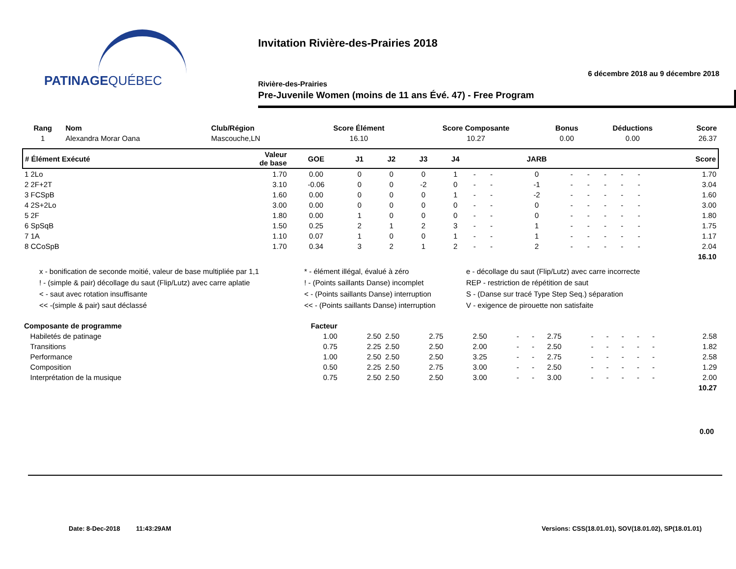PATINAGEQUÉBEC
Invitation Rivière-des-Prairies 2018
6 décembre 2018 au 9 décembre 2018
Rivière-des-Prairies
Pre-Juvenile Women (moins de 11 ans Évé. 47) - Free Program
| Rang | Nom | Club/Région | Score Élément | Score Composante | Bonus | Déductions | Score |
| --- | --- | --- | --- | --- | --- | --- | --- |
| 1 | Alexandra Morar Oana | Mascouche,LN | 16.10 | 10.27 | 0.00 | 0.00 | 26.37 |
| # Élément Exécuté | Valeur de base | GOE | J1 | J2 | J3 | J4 | | | JARB | | | | | | Score |
| --- | --- | --- | --- | --- | --- | --- | --- | --- | --- | --- | --- | --- | --- | --- | --- |
| 1 2Lo | 1.70 | 0.00 | 0 | 0 | 0 | 1 | - | - | 0 | - | - | - | - | - | 1.70 |
| 2 2F+2T | 3.10 | -0.06 | 0 | 0 | -2 | 0 | - | - | -1 | - | - | - | - | - | 3.04 |
| 3 FCSpB | 1.60 | 0.00 | 0 | 0 | 0 | 1 | - | - | -2 | - | - | - | - | - | 1.60 |
| 4 2S+2Lo | 3.00 | 0.00 | 0 | 0 | 0 | 0 | - | - | 0 | - | - | - | - | - | 3.00 |
| 5 2F | 1.80 | 0.00 | 1 | 0 | 0 | 0 | - | - | 0 | - | - | - | - | - | 1.80 |
| 6 SpSqB | 1.50 | 0.25 | 2 | 1 | 2 | 3 | - | - | 1 | - | - | - | - | - | 1.75 |
| 7 1A | 1.10 | 0.07 | 1 | 0 | 0 | 1 | - | - | 1 | - | - | - | - | - | 1.17 |
| 8 CCoSpB | 1.70 | 0.34 | 3 | 2 | 1 | 2 | - | - | 2 | - | - | - | - | - | 2.04 |
| 16.10 | | | | | | | | | | | | | | | |
x - bonification de seconde moitié, valeur de base multipliée par 1,1
* - élément illégal, évalué à zéro
e - décollage du saut (Flip/Lutz) avec carre incorrecte
! - (simple & pair) décollage du saut (Flip/Lutz) avec carre aplatie
! - (Points saillants Danse) incomplet
REP - restriction de répétition de saut
< - saut avec rotation insuffisante
< - (Points saillants Danse) interruption
S - (Danse sur tracé Type Step Seq.) séparation
<< -(simple & pair) saut déclassé
<< - (Points saillants Danse) interruption
V - exigence de pirouette non satisfaite
| Composante de programme | Facteur | | | | | | | | | | | | | | |
| --- | --- | --- | --- | --- | --- | --- | --- | --- | --- | --- | --- | --- | --- | --- | --- |
| Habiletés de patinage | 1.00 | 2.50 | 2.50 | 2.75 | 2.50 | - | - | 2.75 | - | - | - | - | - | | 2.58 |
| Transitions | 0.75 | 2.25 | 2.50 | 2.50 | 2.00 | - | - | 2.50 | - | - | - | - | - | | 1.82 |
| Performance | 1.00 | 2.50 | 2.50 | 2.50 | 3.25 | - | - | 2.75 | - | - | - | - | - | | 2.58 |
| Composition | 0.50 | 2.25 | 2.50 | 2.75 | 3.00 | - | - | 2.50 | - | - | - | - | - | | 1.29 |
| Interprétation de la musique | 0.75 | 2.50 | 2.50 | 2.50 | 3.00 | - | - | 3.00 | - | - | - | - | - | | 2.00 |
| 10.27 | | | | | | | | | | | | | | | |
0.00
Date: 8-Dec-2018 11:43:29AM
Versions: CSS(18.01.01), SOV(18.01.02), SP(18.01.01)